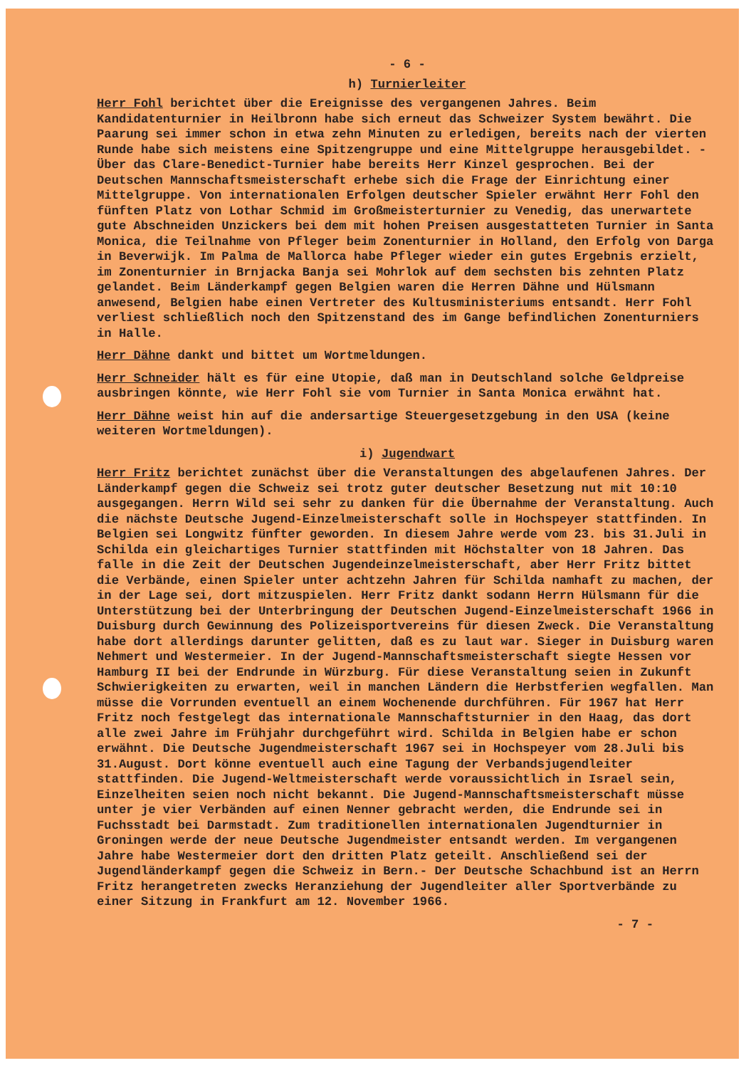- 6 -
h) Turnierleiter
Herr Fohl berichtet über die Ereignisse des vergangenen Jahres. Beim Kandidatenturnier in Heilbronn habe sich erneut das Schweizer System bewährt. Die Paarung sei immer schon in etwa zehn Minuten zu erledigen, bereits nach der vierten Runde habe sich meistens eine Spitzengruppe und eine Mittelgruppe herausgebildet. - Über das Clare-Benedict-Turnier habe bereits Herr Kinzel gesprochen. Bei der Deutschen Mannschaftsmeisterschaft erhebe sich die Frage der Einrichtung einer Mittelgruppe. Von internationalen Erfolgen deutscher Spieler erwähnt Herr Fohl den fünften Platz von Lothar Schmid im Großmeisterturnier zu Venedig, das unerwartete gute Abschneiden Unzickers bei dem mit hohen Preisen ausgestatteten Turnier in Santa Monica, die Teilnahme von Pfleger beim Zonenturnier in Holland, den Erfolg von Darga in Beverwijk. Im Palma de Mallorca habe Pfleger wieder ein gutes Ergebnis erzielt, im Zonenturnier in Brnjacka Banja sei Mohrlok auf dem sechsten bis zehnten Platz gelandet. Beim Länderkampf gegen Belgien waren die Herren Dähne und Hülsmann anwesend, Belgien habe einen Vertreter des Kultusministeriums entsandt. Herr Fohl verliest schließlich noch den Spitzenstand des im Gange befindlichen Zonenturniers in Halle.
Herr Dähne dankt und bittet um Wortmeldungen.
Herr Schneider hält es für eine Utopie, daß man in Deutschland solche Geldpreise ausbringen könnte, wie Herr Fohl sie vom Turnier in Santa Monica erwähnt hat.
Herr Dähne weist hin auf die andersartige Steuergesetzgebung in den USA (keine weiteren Wortmeldungen).
i) Jugendwart
Herr Fritz berichtet zunächst über die Veranstaltungen des abgelaufenen Jahres. Der Länderkampf gegen die Schweiz sei trotz guter deutscher Besetzung nut mit 10:10 ausgegangen. Herrn Wild sei sehr zu danken für die Übernahme der Veranstaltung. Auch die nächste Deutsche Jugend-Einzelmeisterschaft solle in Hochspeyer stattfinden. In Belgien sei Longwitz fünfter geworden. In diesem Jahre werde vom 23. bis 31.Juli in Schilda ein gleichartiges Turnier stattfinden mit Höchstalter von 18 Jahren. Das falle in die Zeit der Deutschen Jugendeinzelmeisterschaft, aber Herr Fritz bittet die Verbände, einen Spieler unter achtzehn Jahren für Schilda namhaft zu machen, der in der Lage sei, dort mitzuspielen. Herr Fritz dankt sodann Herrn Hülsmann für die Unterstützung bei der Unterbringung der Deutschen Jugend-Einzelmeisterschaft 1966 in Duisburg durch Gewinnung des Polizeisportvereins für diesen Zweck. Die Veranstaltung habe dort allerdings darunter gelitten, daß es zu laut war. Sieger in Duisburg waren Nehmert und Westermeier. In der Jugend-Mannschaftsmeisterschaft siegte Hessen vor Hamburg II bei der Endrunde in Würzburg. Für diese Veranstaltung seien in Zukunft Schwierigkeiten zu erwarten, weil in manchen Ländern die Herbstferien wegfallen. Man müsse die Vorrunden eventuell an einem Wochenende durchführen. Für 1967 hat Herr Fritz noch festgelegt das internationale Mannschaftsturnier in den Haag, das dort alle zwei Jahre im Frühjahr durchgeführt wird. Schilda in Belgien habe er schon erwähnt. Die Deutsche Jugendmeisterschaft 1967 sei in Hochspeyer vom 28.Juli bis 31.August. Dort könne eventuell auch eine Tagung der Verbandsjugendleiter stattfinden. Die Jugend-Weltmeisterschaft werde voraussichtlich in Israel sein, Einzelheiten seien noch nicht bekannt. Die Jugend-Mannschaftsmeisterschaft müsse unter je vier Verbänden auf einen Nenner gebracht werden, die Endrunde sei in Fuchsstadt bei Darmstadt. Zum traditionellen internationalen Jugendturnier in Groningen werde der neue Deutsche Jugendmeister entsandt werden. Im vergangenen Jahre habe Westermeier dort den dritten Platz geteilt. Anschließend sei der Jugendländerkampf gegen die Schweiz in Bern.- Der Deutsche Schachbund ist an Herrn Fritz herangetreten zwecks Heranziehung der Jugendleiter aller Sportverbände zu einer Sitzung in Frankfurt am 12. November 1966.
- 7 -